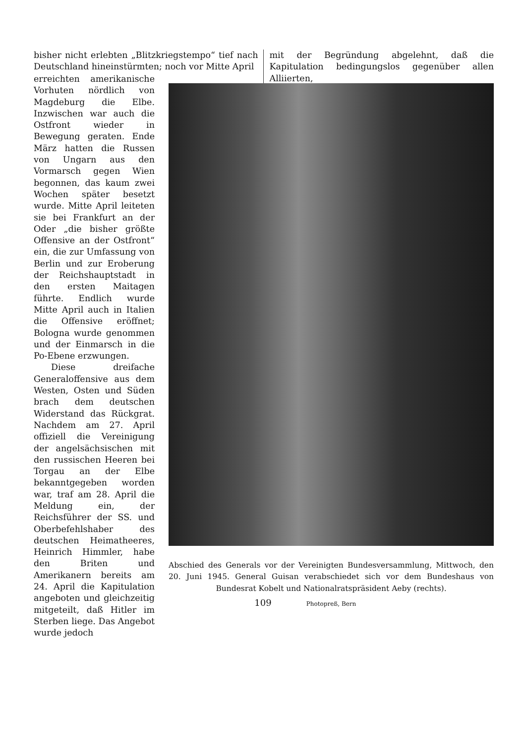bisher nicht erlebten „Blitzkriegstempo“ tief nach Deutschland hineinstürmten; noch vor Mitte April
mit der Begründung abgelehnt, daß die Kapitulation bedingungslos gegenüber allen Alliierten,
erreichten amerikanische Vorhuten nördlich von Magdeburg die Elbe. Inzwischen war auch die Ostfront wieder in Bewegung geraten. Ende März hatten die Russen von Ungarn aus den Vormarsch gegen Wien begonnen, das kaum zwei Wochen später besetzt wurde. Mitte April leiteten sie bei Frankfurt an der Oder „die bisher größte Offensive an der Ostfront“ ein, die zur Umfassung von Berlin und zur Eroberung der Reichshauptstadt in den ersten Maitagen führte. Endlich wurde Mitte April auch in Italien die Offensive eröffnet; Bologna wurde genommen und der Einmarsch in die Po-Ebene erzwungen.
Diese dreifache Generaloffensive aus dem Westen, Osten und Süden brach dem deutschen Widerstand das Rückgrat. Nachdem am 27. April offiziell die Vereinigung der angelsächsischen mit den russischen Heeren bei Torgau an der Elbe bekanntgegeben worden war, traf am 28. April die Meldung ein, der Reichsführer der SS. und Oberbefehlshaber des deutschen Heimatheeres, Heinrich Himmler, habe den Briten und Amerikanern bereits am 24. April die Kapitulation angeboten und gleichzeitig mitgeteilt, daß Hitler im Sterben liege. Das Angebot wurde jedoch
Abschied des Generals vor der Vereinigten Bundesversammlung, Mittwoch, den 20. Juni 1945. General Guisan verabschiedet sich vor dem Bundeshaus von Bundesrat Kobelt und Nationalratspräsident Aeby (rechts).
Photopreß, Bern
109